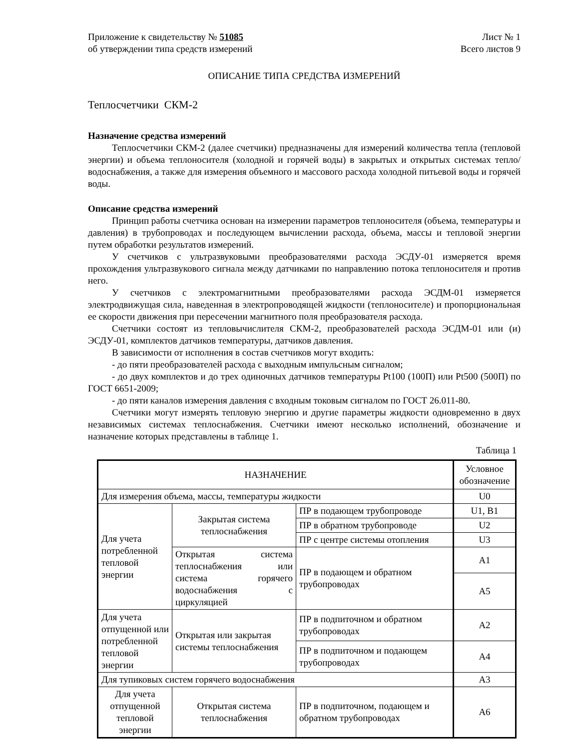Приложение к свидетельству № 51085 Лист № 1
об утверждении типа средств измерений Всего листов 9
ОПИСАНИЕ ТИПА СРЕДСТВА ИЗМЕРЕНИЙ
Теплосчетчики СКМ-2
Назначение средства измерений
Теплосчетчики СКМ-2 (далее счетчики) предназначены для измерений количества тепла (тепловой энергии) и объема теплоносителя (холодной и горячей воды) в закрытых и открытых системах тепло/водоснабжения, а также для измерения объемного и массового расхода холодной питьевой воды и горячей воды.
Описание средства измерений
Принцип работы счетчика основан на измерении параметров теплоносителя (объема, температуры и давления) в трубопроводах и последующем вычислении расхода, объема, массы и тепловой энергии путем обработки результатов измерений.
У счетчиков с ультразвуковыми преобразователями расхода ЭСДУ-01 измеряется время прохождения ультразвукового сигнала между датчиками по направлению потока теплоносителя и против него.
У счетчиков с электромагнитными преобразователями расхода ЭСДМ-01 измеряется электродвижущая сила, наведенная в электропроводящей жидкости (теплоносителе) и пропорциональная ее скорости движения при пересечении магнитного поля преобразователя расхода.
Счетчики состоят из тепловычислителя СКМ-2, преобразователей расхода ЭСДМ-01 или (и) ЭСДУ-01, комплектов датчиков температуры, датчиков давления.
В зависимости от исполнения в состав счетчиков могут входить:
- до пяти преобразователей расхода с выходным импульсным сигналом;
- до двух комплектов и до трех одиночных датчиков температуры Pt100 (100П) или Pt500 (500П) по ГОСТ 6651-2009;
- до пяти каналов измерения давления с входным токовым сигналом по ГОСТ 26.011-80.
Счетчики могут измерять тепловую энергию и другие параметры жидкости одновременно в двух независимых системах теплоснабжения. Счетчики имеют несколько исполнений, обозначение и назначение которых представлены в таблице 1.
Таблица 1
| НАЗНАЧЕНИЕ | | | Условное обозначение |
| --- | --- | --- | --- |
| Для измерения объема, массы, температуры жидкости | | | U0 |
| Для учета потребленной тепловой энергии | Закрытая система теплоснабжения | ПР в подающем трубопроводе | U1, B1 |
| | | ПР в обратном трубопроводе | U2 |
| | | ПР с центре системы отопления | U3 |
| | Открытая система теплоснабжения или система горячего водоснабжения с циркуляцией | ПР в подающем и обратном трубопроводах | A1 |
| | | | A5 |
| Для учета отпущенной или потребленной тепловой энергии | Открытая или закрытая системы теплоснабжения | ПР в подпиточном и обратном трубопроводах | A2 |
| | | ПР в подпиточном и подающем трубопроводах | A4 |
| Для тупиковых систем горячего водоснабжения | | | A3 |
| Для учета отпущенной тепловой энергии | Открытая система теплоснабжения | ПР в подпиточном, подающем и обратном трубопроводах | A6 |